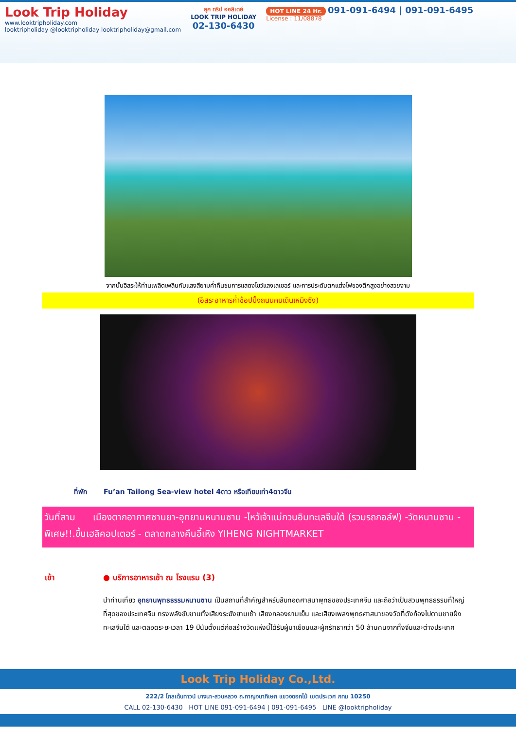Look Trip Holiday
www.looktripholiday.com
looktripholiday @looktripholiday looktripholiday@gmail.com
ลุค ทริป ฮอลิเดย์
LOOK TRIP HOLIDAY
02-130-6430
HOT LINE 24 Hr. 091-091-6494 | 091-091-6495
License : 11/08878
จากนั้นอิสระให้ท่านเพลิดเพลินกับแสงสียามค่ำคืนชมการแสดงโชว์แสงเลเซอร์ และการประดับตกแต่งไฟของตึกสูงอย่างสวยงาม
(อิสระอาหารค่ำช้อปปิ้งถนนคนเดินเหมิงซิง)
ที่พัก Fu’an Tailong Sea-view hotel 4ดาว หรือเทียบเท่า4ดาวจีน
วันที่สาม เมืองตากอากาศซานยา-อุทยานหนานซาน -ไหว้เจ้าแม่กวนอิมทะเลจีนใต้ (รวมรถกอล์ฟ) -วัดหนานซาน - พิเศษ!!.ขึ้นเฮลิคอปเตอร์ - ตลาดกลางคืนอี้เหิง YIHENG NIGHTMARKET
เช้า ● บริการอาหารเช้า ณ โรงแรม (3)
นำท่านเที่ยว อุทยานพุทธธรรมหนานซาน เป็นสถานที่สำคัญสำหรับสืบทอดศาสนาพุทธของประเทศจีน และถือว่าเป็นสวนพุทธธรรมที่ใหญ่ที่สุดของประเทศจีน ทรงพลังขับขานทั้งเสียงระฆังยามเช้า เสียงกลองยามเย็น และเสียงเพลงพุทธศาสนาของวัดที่ดังก้องไปตามชายฝั่งทะเลจีนใต้ และตลอดระยะเวลา 19 ปีนับตั้งแต่ก่อสร้างวัดแห่งนี้ได้รับผู้มาเยือนและผู้ศรัทธากว่า 50 ล้านคนจากทั้งจีนและต่างประเทศ
Look Trip Holiday Co.,Ltd.
222/2 โกลเด้นทาวน์ บางนา-สวนหลวง ถ.กาญจนาภิเษก แขวงดอกไม้ เขตประเวศ กทม 10250
CALL 02-130-6430 HOT LINE 091-091-6494 | 091-091-6495 LINE @looktripholiday